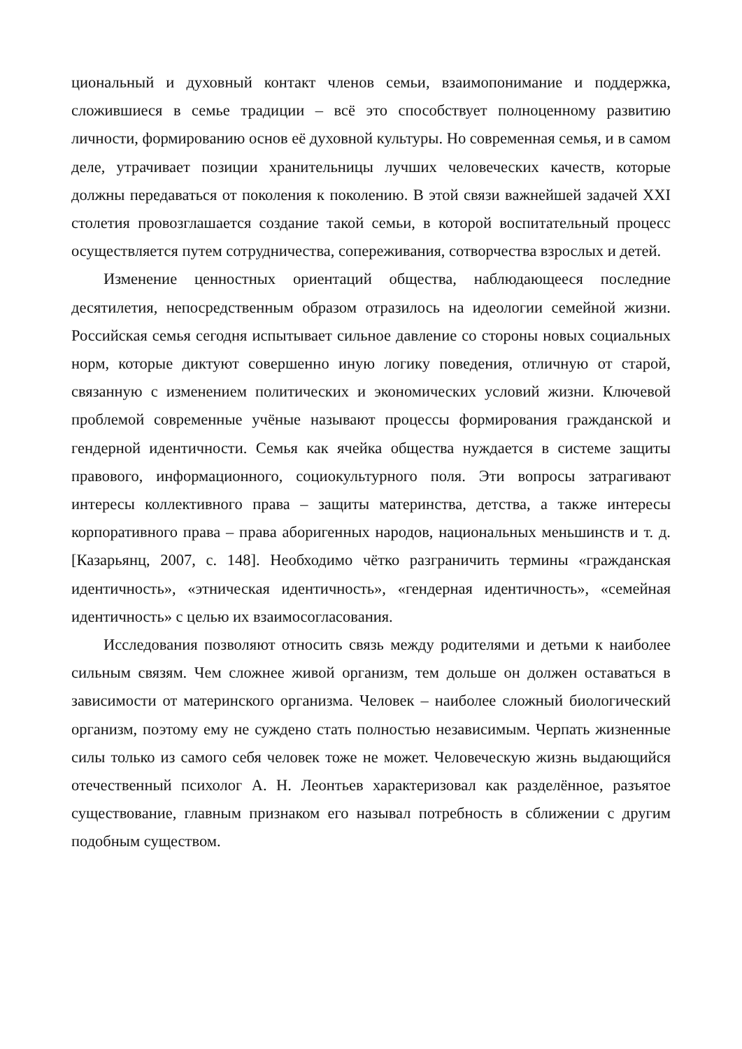циональный и духовный контакт членов семьи, взаимопонимание и поддержка, сложившиеся в семье традиции – всё это способствует полноценному развитию личности, формированию основ её духовной культуры. Но современная семья, и в самом деле, утрачивает позиции хранительницы лучших человеческих качеств, которые должны передаваться от поколения к поколению. В этой связи важнейшей задачей XXI столетия провозглашается создание такой семьи, в которой воспитательный процесс осуществляется путем сотрудничества, сопереживания, сотворчества взрослых и детей.
Изменение ценностных ориентаций общества, наблюдающееся последние десятилетия, непосредственным образом отразилось на идеологии семейной жизни. Российская семья сегодня испытывает сильное давление со стороны новых социальных норм, которые диктуют совершенно иную логику поведения, отличную от старой, связанную с изменением политических и экономических условий жизни. Ключевой проблемой современные учёные называют процессы формирования гражданской и гендерной идентичности. Семья как ячейка общества нуждается в системе защиты правового, информационного, социокультурного поля. Эти вопросы затрагивают интересы коллективного права – защиты материнства, детства, а также интересы корпоративного права – права аборигенных народов, национальных меньшинств и т. д. [Казарьянц, 2007, с. 148]. Необходимо чётко разграничить термины «гражданская идентичность», «этническая идентичность», «гендерная идентичность», «семейная идентичность» с целью их взаимосогласования.
Исследования позволяют относить связь между родителями и детьми к наиболее сильным связям. Чем сложнее живой организм, тем дольше он должен оставаться в зависимости от материнского организма. Человек – наиболее сложный биологический организм, поэтому ему не суждено стать полностью независимым. Черпать жизненные силы только из самого себя человек тоже не может. Человеческую жизнь выдающийся отечественный психолог А. Н. Леонтьев характеризовал как разделённое, разъятое существование, главным признаком его называл потребность в сближении с другим подобным существом.